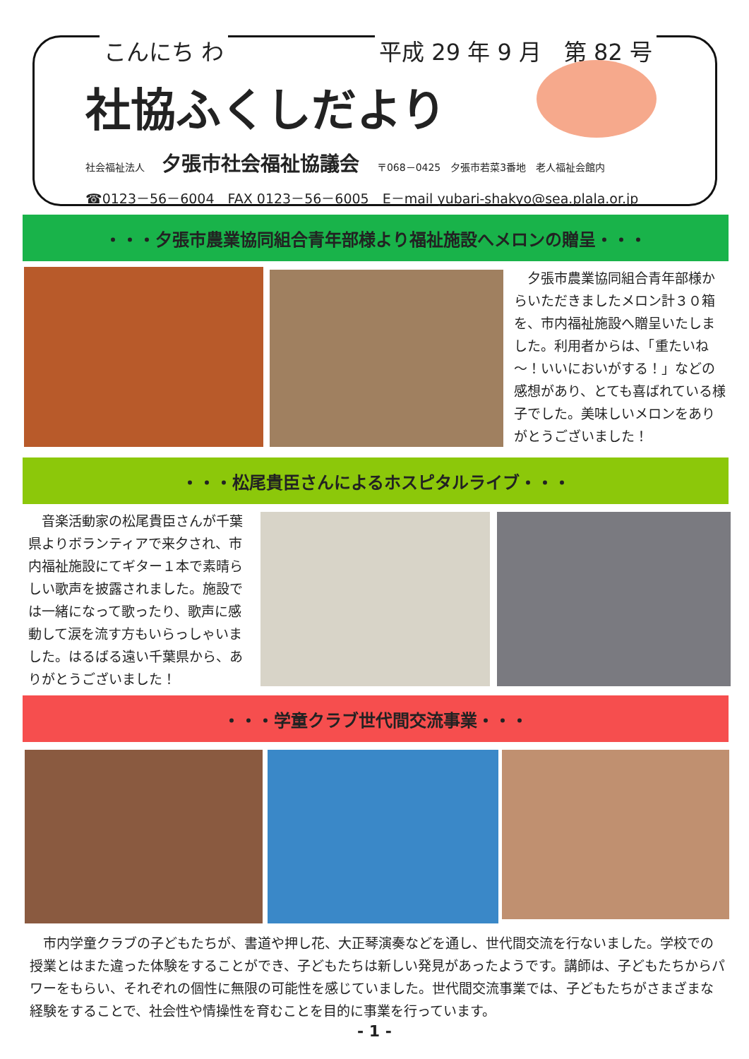こんにち わ 平成 29 年 9 月　第 82 号
社協ふくしだより
社会福祉法人 夕張市社会福祉協議会 〒068－0425　夕張市若菜3番地　老人福祉会館内
☎0123－56－6004　FAX 0123－56－6005　E－mail yubari-shakyo@sea.plala.or.jp
・・・夕張市農業協同組合青年部様より福祉施設へメロンの贈呈・・・
　夕張市農業協同組合青年部様からいただきましたメロン計３０箱を、市内福祉施設へ贈呈いたしました。利用者からは、「重たいね～！いいにおいがする！」などの感想があり、とても喜ばれている様子でした。美味しいメロンをありがとうございました！
・・・松尾貴臣さんによるホスピタルライブ・・・
　音楽活動家の松尾貴臣さんが千葉県よりボランティアで来夕され、市内福祉施設にてギター１本で素晴らしい歌声を披露されました。施設では一緒になって歌ったり、歌声に感動して涙を流す方もいらっしゃいました。はるばる遠い千葉県から、ありがとうございました！
・・・学童クラブ世代間交流事業・・・
　市内学童クラブの子どもたちが、書道や押し花、大正琴演奏などを通し、世代間交流を行ないました。学校での授業とはまた違った体験をすることができ、子どもたちは新しい発見があったようです。講師は、子どもたちからパワーをもらい、それぞれの個性に無限の可能性を感じていました。世代間交流事業では、子どもたちがさまざまな経験をすることで、社会性や情操性を育むことを目的に事業を行っています。
- 1 -